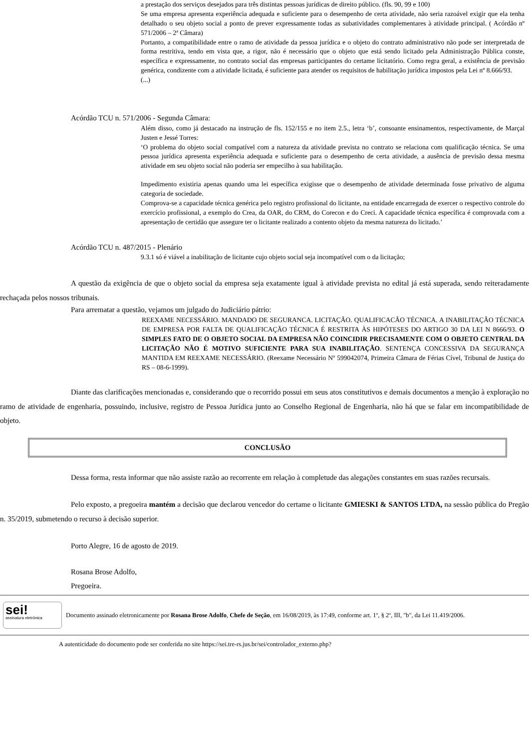a prestação dos serviços desejados para três distintas pessoas jurídicas de direito público. (fls. 90, 99 e 100)
Se uma empresa apresenta experiência adequada e suficiente para o desempenho de certa atividade, não seria razoável exigir que ela tenha detalhado o seu objeto social a ponto de prever expressamente todas as subatividades complementares à atividade principal. ( Acórdão nº 571/2006 – 2ª Câmara)
Portanto, a compatibilidade entre o ramo de atividade da pessoa jurídica e o objeto do contrato administrativo não pode ser interpretada de forma restritiva, tendo em vista que, a rigor, não é necessário que o objeto que está sendo licitado pela Administração Pública conste, específica e expressamente, no contrato social das empresas participantes do certame licitatório. Como regra geral, a existência de previsão genérica, condizente com a atividade licitada, é suficiente para atender os requisitos de habilitação jurídica impostos pela Lei nº 8.666/93.
(...)
Acórdão TCU n. 571/2006 - Segunda Câmara:
Além disso, como já destacado na instrução de fls. 152/155 e no item 2.5., letra ‘b’, consoante ensinamentos, respectivamente, de Marçal Justen e Jessé Torres:
‘O problema do objeto social compatível com a natureza da atividade prevista no contrato se relaciona com qualificação técnica. Se uma pessoa jurídica apresenta experiência adequada e suficiente para o desempenho de certa atividade, a ausência de previsão dessa mesma atividade em seu objeto social não poderia ser empecilho à sua habilitação.
Impedimento existiria apenas quando uma lei específica exigisse que o desempenho de atividade determinada fosse privativo de alguma categoria de sociedade.
Comprova-se a capacidade técnica genérica pelo registro profissional do licitante, na entidade encarregada de exercer o respectivo controle do exercício profissional, a exemplo do Crea, da OAR, do CRM, do Corecon e do Creci. A capacidade técnica específica é comprovada com a apresentação de certidão que assegure ter o licitante realizado a contento objeto da mesma natureza do licitado.’
Acórdão TCU n. 487/2015 - Plenário
9.3.1 só é viável a inabilitação de licitante cujo objeto social seja incompatível com o da licitação;
A questão da exigência de que o objeto social da empresa seja exatamente igual à atividade prevista no edital já está superada, sendo reiteradamente rechaçada pelos nossos tribunais.
Para arrematar a questão, vejamos um julgado do Judiciário pátrio:
REEXAME NECESSÁRIO. MANDADO DE SEGURANCA. LICITAÇÃO. QUALIFICACÃO TÉCNICA. A INABILITAÇÃO TÉCNICA DE EMPRESA POR FALTA DE QUALIFICAÇÃO TÉCNICA É RESTRITA ÀS HIPÓTESES DO ARTIGO 30 DA LEI N 8666/93. O SIMPLES FATO DE O OBJETO SOCIAL DA EMPRESA NÃO COINCIDIR PRECISAMENTE COM O OBJETO CENTRAL DA LICITAÇÃO NÃO É MOTIVO SUFICIENTE PARA SUA INABILITAÇÃO. SENTENÇA CONCESSIVA DA SEGURANÇA MANTIDA EM REEXAME NECESSÁRIO. (Reexame Necessário Nº 599042074, Primeira Câmara de Férias Cível, Tribunal de Justiça do RS – 08-6-1999).
Diante das clarificações mencionadas e, considerando que o recorrido possui em seus atos constitutivos e demais documentos a menção à exploração no ramo de atividade de engenharia, possuindo, inclusive, registro de Pessoa Jurídica junto ao Conselho Regional de Engenharia, não há que se falar em incompatibilidade de objeto.
CONCLUSÃO
Dessa forma, resta informar que não assiste razão ao recorrente em relação à completude das alegações constantes em suas razões recursais.
Pelo exposto, a pregoeira mantém a decisão que declarou vencedor do certame o licitante GMIESKI & SANTOS LTDA, na sessão pública do Pregão n. 35/2019, submetendo o recurso à decisão superior.
Porto Alegre, 16 de agosto de 2019.
Rosana Brose Adolfo,
Pregoeira.
sei!
assinatura eletrônica
Documento assinado eletronicamente por Rosana Brose Adolfo, Chefe de Seção, em 16/08/2019, às 17:49, conforme art. 1º, § 2º, III, "b", da Lei 11.419/2006.
A autenticidade do documento pode ser conferida no site https://sei.tre-rs.jus.br/sei/controlador_externo.php?